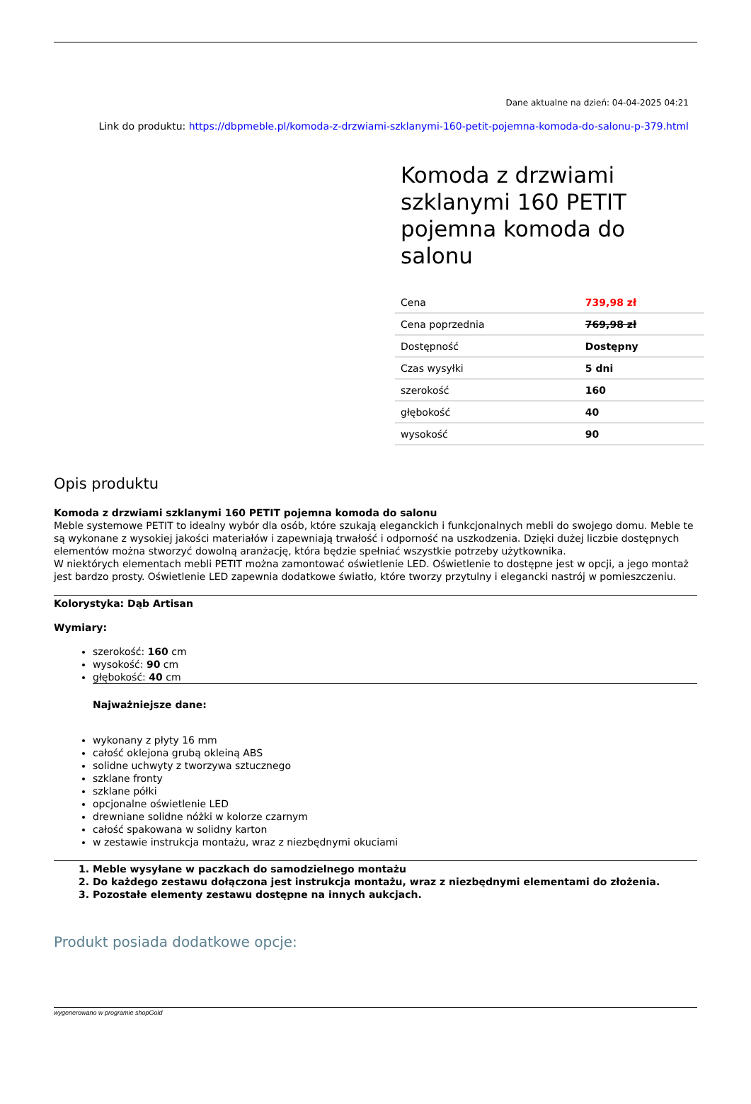Dane aktualne na dzień: 04-04-2025 04:21
Link do produktu: https://dbpmeble.pl/komoda-z-drzwiami-szklanymi-160-petit-pojemna-komoda-do-salonu-p-379.html
Komoda z drzwiami szklanymi 160 PETIT pojemna komoda do salonu
| Cena | 739,98 zł |
| Cena poprzednia | 769,98 zł |
| Dostępność | Dostępny |
| Czas wysyłki | 5 dni |
| szerokość | 160 |
| głębokość | 40 |
| wysokość | 90 |
Opis produktu
Komoda z drzwiami szklanymi 160 PETIT pojemna komoda do salonu
Meble systemowe PETIT to idealny wybór dla osób, które szukają eleganckich i funkcjonalnych mebli do swojego domu. Meble te są wykonane z wysokiej jakości materiałów i zapewniają trwałość i odporność na uszkodzenia. Dzięki dużej liczbie dostępnych elementów można stworzyć dowolną aranżację, która będzie spełniać wszystkie potrzeby użytkownika.
W niektórych elementach mebli PETIT można zamontować oświetlenie LED. Oświetlenie to dostępne jest w opcji, a jego montaż jest bardzo prosty. Oświetlenie LED zapewnia dodatkowe światło, które tworzy przytulny i elegancki nastrój w pomieszczeniu.
Kolorystyka: Dąb Artisan
Wymiary:
szerokość: 160 cm
wysokość: 90 cm
głębokość: 40 cm
Najważniejsze dane:
wykonany z płyty 16 mm
całość oklejona grubą okleiną ABS
solidne uchwyty z tworzywa sztucznego
szklane fronty
szklane półki
opcjonalne oświetlenie LED
drewniane solidne nóżki w kolorze czarnym
całość spakowana w solidny karton
w zestawie instrukcja montażu, wraz z niezbędnymi okuciami
1. Meble wysyłane w paczkach do samodzielnego montażu
2. Do każdego zestawu dołączona jest instrukcja montażu, wraz z niezbędnymi elementami do złożenia.
3. Pozostałe elementy zestawu dostępne na innych aukcjach.
Produkt posiada dodatkowe opcje:
wygenerowano w programie shopGold